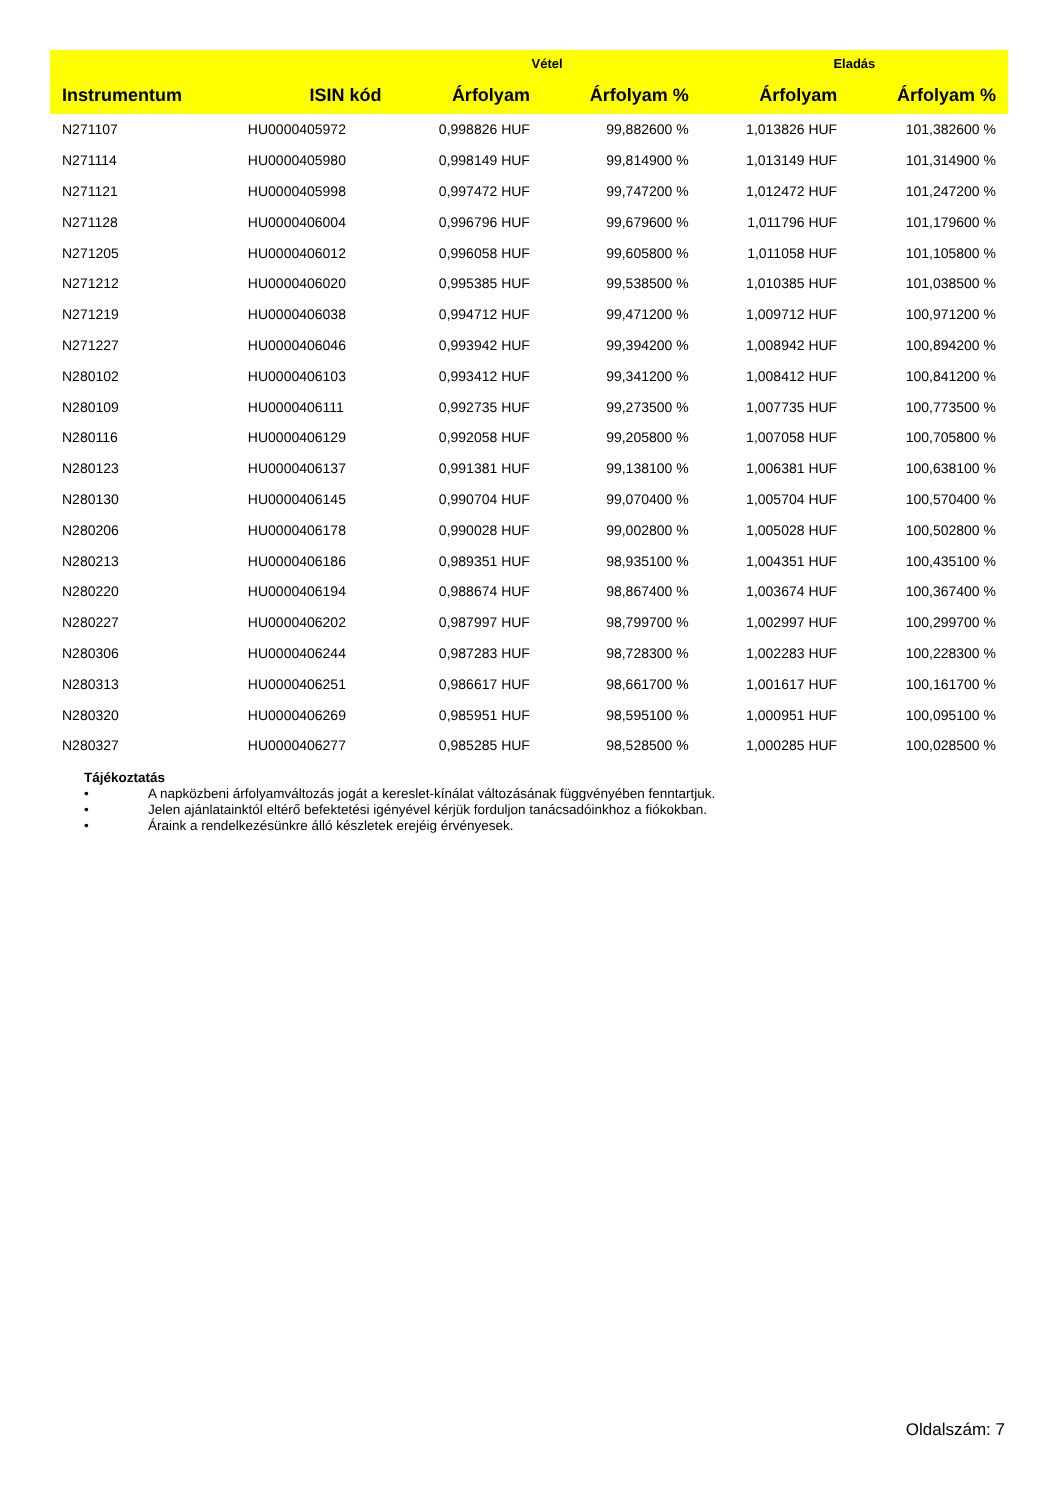| | | Vétel | | Eladás | |
| --- | --- | --- | --- | --- | --- |
| Instrumentum | ISIN kód | Árfolyam | Árfolyam % | Árfolyam | Árfolyam % |
| N271107 | HU0000405972 | 0,998826 HUF | 99,882600 % | 1,013826 HUF | 101,382600 % |
| N271114 | HU0000405980 | 0,998149 HUF | 99,814900 % | 1,013149 HUF | 101,314900 % |
| N271121 | HU0000405998 | 0,997472 HUF | 99,747200 % | 1,012472 HUF | 101,247200 % |
| N271128 | HU0000406004 | 0,996796 HUF | 99,679600 % | 1,011796 HUF | 101,179600 % |
| N271205 | HU0000406012 | 0,996058 HUF | 99,605800 % | 1,011058 HUF | 101,105800 % |
| N271212 | HU0000406020 | 0,995385 HUF | 99,538500 % | 1,010385 HUF | 101,038500 % |
| N271219 | HU0000406038 | 0,994712 HUF | 99,471200 % | 1,009712 HUF | 100,971200 % |
| N271227 | HU0000406046 | 0,993942 HUF | 99,394200 % | 1,008942 HUF | 100,894200 % |
| N280102 | HU0000406103 | 0,993412 HUF | 99,341200 % | 1,008412 HUF | 100,841200 % |
| N280109 | HU0000406111 | 0,992735 HUF | 99,273500 % | 1,007735 HUF | 100,773500 % |
| N280116 | HU0000406129 | 0,992058 HUF | 99,205800 % | 1,007058 HUF | 100,705800 % |
| N280123 | HU0000406137 | 0,991381 HUF | 99,138100 % | 1,006381 HUF | 100,638100 % |
| N280130 | HU0000406145 | 0,990704 HUF | 99,070400 % | 1,005704 HUF | 100,570400 % |
| N280206 | HU0000406178 | 0,990028 HUF | 99,002800 % | 1,005028 HUF | 100,502800 % |
| N280213 | HU0000406186 | 0,989351 HUF | 98,935100 % | 1,004351 HUF | 100,435100 % |
| N280220 | HU0000406194 | 0,988674 HUF | 98,867400 % | 1,003674 HUF | 100,367400 % |
| N280227 | HU0000406202 | 0,987997 HUF | 98,799700 % | 1,002997 HUF | 100,299700 % |
| N280306 | HU0000406244 | 0,987283 HUF | 98,728300 % | 1,002283 HUF | 100,228300 % |
| N280313 | HU0000406251 | 0,986617 HUF | 98,661700 % | 1,001617 HUF | 100,161700 % |
| N280320 | HU0000406269 | 0,985951 HUF | 98,595100 % | 1,000951 HUF | 100,095100 % |
| N280327 | HU0000406277 | 0,985285 HUF | 98,528500 % | 1,000285 HUF | 100,028500 % |
Tájékoztatás
• A napközbeni árfolyamváltozás jogát a kereslet-kínálat változásának függvényében fenntartjuk.
• Jelen ajánlatainktól eltérő befektetési igényével kérjük forduljon tanácsadóinkhoz a fiókokban.
• Áraink a rendelkezésünkre álló készletek erejéig érvényesek.
Oldalszám: 7